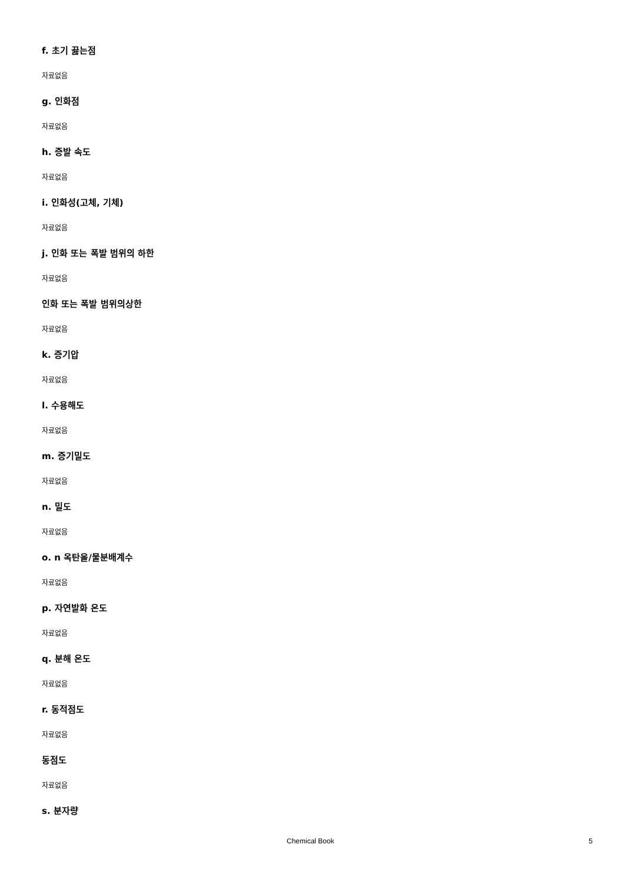f. 초기 끓는점
자료없음
g. 인화점
자료없음
h. 증발 속도
자료없음
i. 인화성(고체, 기체)
자료없음
j. 인화 또는 폭발 범위의 하한
자료없음
인화 또는 폭발 범위의상한
자료없음
k. 증기압
자료없음
l. 수용해도
자료없음
m. 증기밀도
자료없음
n. 밀도
자료없음
o. n 옥탄올/물분배계수
자료없음
p. 자연발화 온도
자료없음
q. 분해 온도
자료없음
r. 동적점도
자료없음
동점도
자료없음
s. 분자량
Chemical Book 5